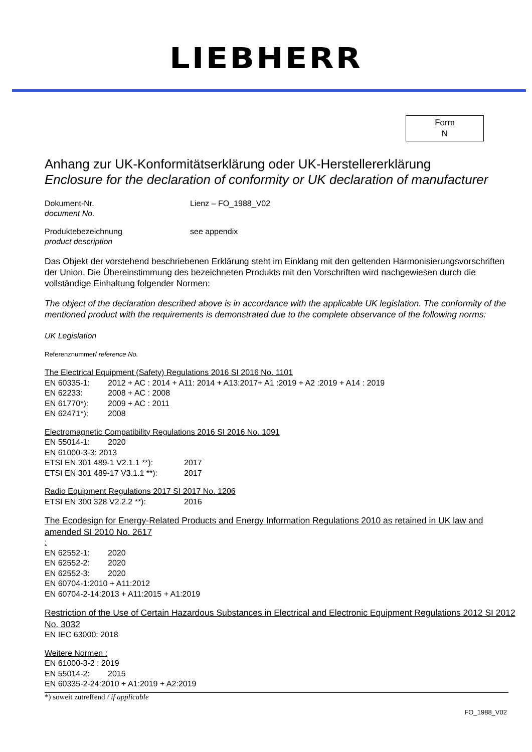LIEBHERR
Form
N
Anhang zur UK-Konformitätserklärung oder UK-Herstellererklärung
Enclosure for the declaration of conformity or UK declaration of manufacturer
Dokument-Nr.
document No.
Lienz – FO_1988_V02
Produktebezeichnung
product description
see appendix
Das Objekt der vorstehend beschriebenen Erklärung steht im Einklang mit den geltenden Harmonisierungsvorschriften der Union. Die Übereinstimmung des bezeichneten Produkts mit den Vorschriften wird nachgewiesen durch die vollständige Einhaltung folgender Normen:
The object of the declaration described above is in accordance with the applicable UK legislation. The conformity of the mentioned product with the requirements is demonstrated due to the complete observance of the following norms:
UK Legislation
Referenznummer/ reference No.
The Electrical Equipment (Safety) Regulations 2016 SI 2016 No. 1101
EN 60335-1: 2012 + AC : 2014 + A11: 2014 + A13:2017+ A1 :2019 + A2 :2019 + A14 : 2019
EN 62233: 2008 + AC : 2008
EN 61770*): 2009 + AC : 2011
EN 62471*): 2008
Electromagnetic Compatibility Regulations 2016 SI 2016 No. 1091
EN 55014-1: 2020
EN 61000-3-3: 2013
ETSI EN 301 489-1 V2.1.1 **): 2017
ETSI EN 301 489-17 V3.1.1 **): 2017
Radio Equipment Regulations 2017 SI 2017 No. 1206
ETSI EN 300 328 V2.2.2 **): 2016
The Ecodesign for Energy-Related Products and Energy Information Regulations 2010 as retained in UK law and amended SI 2010 No. 2617
:
EN 62552-1: 2020
EN 62552-2: 2020
EN 62552-3: 2020
EN 60704-1:2010 + A11:2012
EN 60704-2-14:2013 + A11:2015 + A1:2019
Restriction of the Use of Certain Hazardous Substances in Electrical and Electronic Equipment Regulations 2012 SI 2012 No. 3032
EN IEC 63000: 2018
Weitere Normen :
EN 61000-3-2 : 2019
EN 55014-2: 2015
EN 60335-2-24:2010 + A1:2019 + A2:2019
*) soweit zutreffend / if applicable
FO_1988_V02